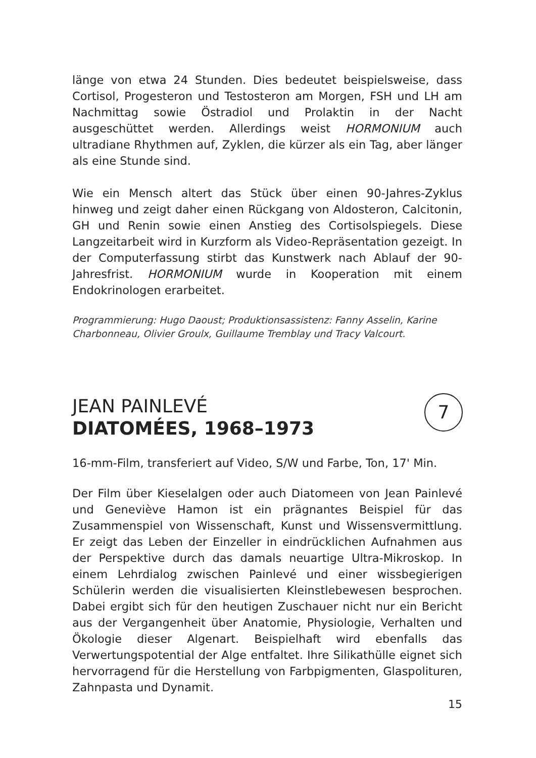länge von etwa 24 Stunden. Dies bedeutet beispielsweise, dass Cortisol, Progesteron und Testosteron am Morgen, FSH und LH am Nachmittag sowie Östradiol und Prolaktin in der Nacht ausgeschüttet werden. Allerdings weist HORMONIUM auch ultradiane Rhythmen auf, Zyklen, die kürzer als ein Tag, aber länger als eine Stunde sind.
Wie ein Mensch altert das Stück über einen 90-Jahres-Zyklus hinweg und zeigt daher einen Rückgang von Aldosteron, Calcitonin, GH und Renin sowie einen Anstieg des Cortisolspiegels. Diese Langzeitarbeit wird in Kurzform als Video-Repräsentation gezeigt. In der Computerfassung stirbt das Kunstwerk nach Ablauf der 90-Jahresfrist. HORMONIUM wurde in Kooperation mit einem Endokrinologen erarbeitet.
Programmierung: Hugo Daoust; Produktionsassistenz: Fanny Asselin, Karine Charbonneau, Olivier Groulx, Guillaume Tremblay und Tracy Valcourt.
JEAN PAINLEVÉ
DIATOMÉES, 1968–1973
16-mm-Film, transferiert auf Video, S/W und Farbe, Ton, 17' Min.
Der Film über Kieselalgen oder auch Diatomeen von Jean Painlevé und Geneviève Hamon ist ein prägnantes Beispiel für das Zusammenspiel von Wissenschaft, Kunst und Wissensvermittlung. Er zeigt das Leben der Einzeller in eindrücklichen Aufnahmen aus der Perspektive durch das damals neuartige Ultra-Mikroskop. In einem Lehrdialog zwischen Painlevé und einer wissbegierigen Schülerin werden die visualisierten Kleinstlebewesen besprochen. Dabei ergibt sich für den heutigen Zuschauer nicht nur ein Bericht aus der Vergangenheit über Anatomie, Physiologie, Verhalten und Ökologie dieser Algenart. Beispielhaft wird ebenfalls das Verwertungspotential der Alge entfaltet. Ihre Silikathülle eignet sich hervorragend für die Herstellung von Farbpigmenten, Glaspolituren, Zahnpasta und Dynamit.
7
15